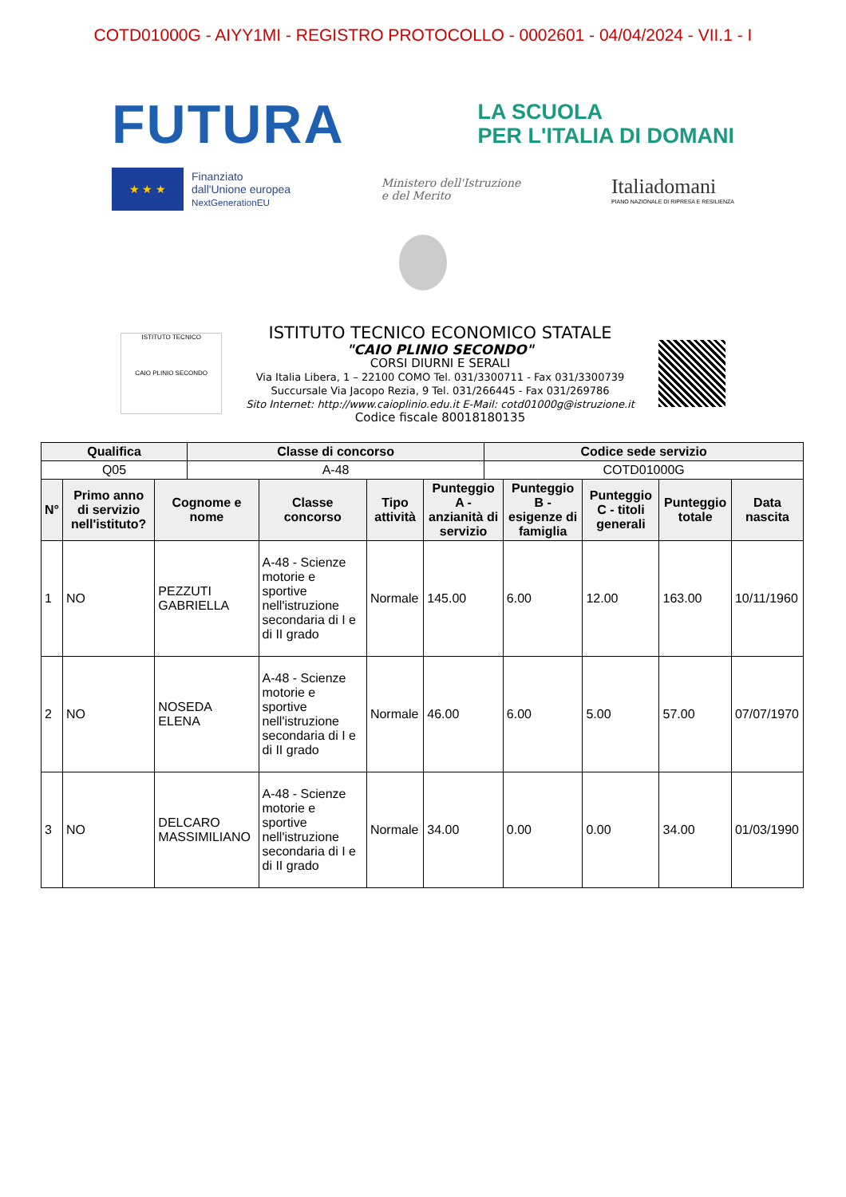COTD01000G - AIYY1MI - REGISTRO PROTOCOLLO - 0002601 - 04/04/2024 - VII.1 - I
FUTURA
LA SCUOLA
PER L'ITALIA DI DOMANI
★ ★ ★
Finanziato
dall'Unione europea
NextGenerationEU
Ministero dell'Istruzione
e del Merito
Italiadomani
PIANO NAZIONALE DI RIPRESA E RESILIENZA
ISTITUTO TECNICO
CAIO PLINIO SECONDO
ISTITUTO TECNICO ECONOMICO STATALE
"CAIO PLINIO SECONDO"
CORSI DIURNI E SERALI
Via Italia Libera, 1 – 22100 COMO Tel. 031/3300711 - Fax 031/3300739
Succursale Via Jacopo Rezia, 9 Tel. 031/266445 - Fax 031/269786
Sito Internet: http://www.caioplinio.edu.it E-Mail: cotd01000g@istruzione.it
Codice fiscale 80018180135
| Qualifica | Classe di concorso | Codice sede servizio |
| --- | --- | --- |
| Q05 | A-48 | COTD01000G |
| N° | Primo anno di servizio nell'istituto? | Cognome e nome | Classe concorso | Tipo attività | Punteggio A - anzianità di servizio | Punteggio B - esigenze di famiglia | Punteggio C - titoli generali | Punteggio totale | Data nascita |
| --- | --- | --- | --- | --- | --- | --- | --- | --- | --- |
| 1 | NO | PEZZUTI GABRIELLA | A-48 - Scienze motorie e sportive nell'istruzione secondaria di I e di II grado | Normale | 145.00 | 6.00 | 12.00 | 163.00 | 10/11/1960 |
| 2 | NO | NOSEDA ELENA | A-48 - Scienze motorie e sportive nell'istruzione secondaria di I e di II grado | Normale | 46.00 | 6.00 | 5.00 | 57.00 | 07/07/1970 |
| 3 | NO | DELCARO MASSIMILIANO | A-48 - Scienze motorie e sportive nell'istruzione secondaria di I e di II grado | Normale | 34.00 | 0.00 | 0.00 | 34.00 | 01/03/1990 |